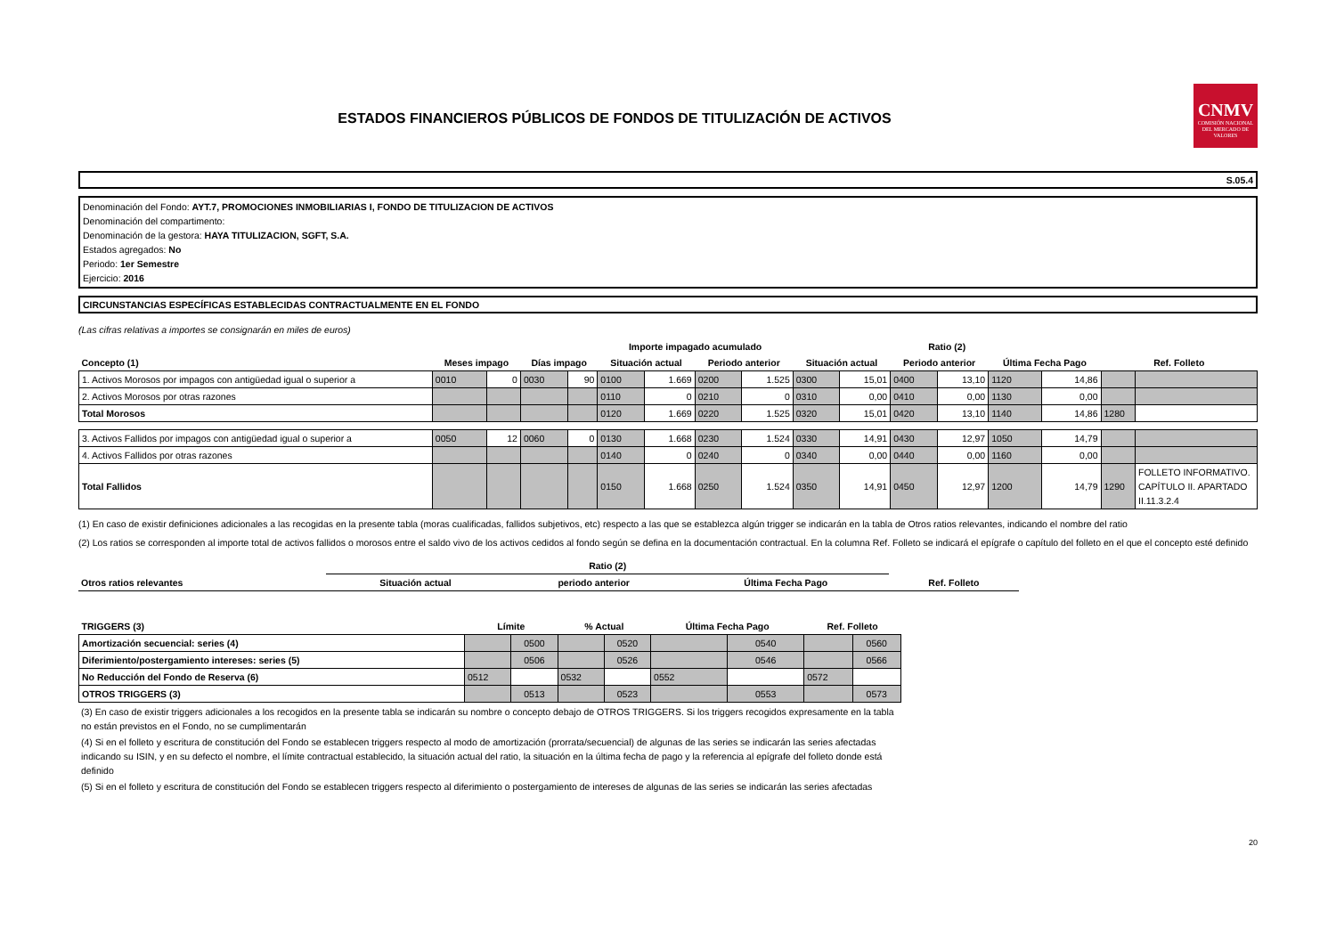ESTADOS FINANCIEROS PÚBLICOS DE FONDOS DE TITULIZACIÓN DE ACTIVOS
CNMV
COMISIÓN NACIONAL DEL MERCADO DE VALORES
S.05.4
Denominación del Fondo: AYT.7, PROMOCIONES INMOBILIARIAS I, FONDO DE TITULIZACION DE ACTIVOS
Denominación del compartimento:
Denominación de la gestora: HAYA TITULIZACION, SGFT, S.A.
Estados agregados: No
Periodo: 1er Semestre
Ejercicio: 2016
CIRCUNSTANCIAS ESPECÍFICAS ESTABLECIDAS CONTRACTUALMENTE EN EL FONDO
(Las cifras relativas a importes se consignarán en miles de euros)
| | | | | | Importe impagado acumulado | | | | Ratio (2) | | | | | | | |
| --- | --- | --- | --- | --- | --- | --- | --- | --- | --- | --- | --- | --- | --- | --- | --- | --- |
| Concepto (1) | Meses impago | | Días impago | | Situación actual | | Periodo anterior | | Situación actual | | Periodo anterior | | Última Fecha Pago | | Ref. Folleto | |
| 1. Activos Morosos por impagos con antigüedad igual o superior a | 0010 | 0 | 0030 | 90 | 0100 | 1.669 | 0200 | 1.525 | 0300 | 15,01 | 0400 | 13,10 | 1120 | 14,86 | | |
| 2. Activos Morosos por otras razones | | | | | 0110 | 0 | 0210 | 0 | 0310 | 0,00 | 0410 | 0,00 | 1130 | 0,00 | | |
| Total Morosos | | | | | 0120 | 1.669 | 0220 | 1.525 | 0320 | 15,01 | 0420 | 13,10 | 1140 | 14,86 | 1280 | |
| 3. Activos Fallidos por impagos con antigüedad igual o superior a | 0050 | 12 | 0060 | 0 | 0130 | 1.668 | 0230 | 1.524 | 0330 | 14,91 | 0430 | 12,97 | 1050 | 14,79 | | |
| 4. Activos Fallidos por otras razones | | | | | 0140 | 0 | 0240 | 0 | 0340 | 0,00 | 0440 | 0,00 | 1160 | 0,00 | | |
| Total Fallidos | | | | | 0150 | 1.668 | 0250 | 1.524 | 0350 | 14,91 | 0450 | 12,97 | 1200 | 14,79 | 1290 | FOLLETO INFORMATIVO. CAPÍTULO II. APARTADO II.11.3.2.4 |
(1) En caso de existir definiciones adicionales a las recogidas en la presente tabla (moras cualificadas, fallidos subjetivos, etc) respecto a las que se establezca algún trigger se indicarán en la tabla de Otros ratios relevantes, indicando el nombre del ratio
(2) Los ratios se corresponden al importe total de activos fallidos o morosos entre el saldo vivo de los activos cedidos al fondo según se defina en la documentación contractual. En la columna Ref. Folleto se indicará el epígrafe o capítulo del folleto en el que el concepto esté definido
| | Ratio (2) | | | |
| --- | --- | --- | --- | --- |
| Otros ratios relevantes | Situación actual | periodo anterior | Última Fecha Pago | Ref. Folleto |
| TRIGGERS (3) | Límite | | % Actual | | Última Fecha Pago | | Ref. Folleto | |
| --- | --- | --- | --- | --- | --- | --- | --- | --- |
| Amortización secuencial: series (4) | | 0500 | | 0520 | | 0540 | | 0560 |
| Diferimiento/postergamiento intereses: series (5) | | 0506 | | 0526 | | 0546 | | 0566 |
| No Reducción del Fondo de Reserva (6) | 0512 | | 0532 | | 0552 | | 0572 | |
| OTROS TRIGGERS (3) | | 0513 | | 0523 | | 0553 | | 0573 |
(3) En caso de existir triggers adicionales a los recogidos en la presente tabla se indicarán su nombre o concepto debajo de OTROS TRIGGERS. Si los triggers recogidos expresamente en la tabla no están previstos en el Fondo, no se cumplimentarán
(4) Si en el folleto y escritura de constitución del Fondo se establecen triggers respecto al modo de amortización (prorrata/secuencial) de algunas de las series se indicarán las series afectadas indicando su ISIN, y en su defecto el nombre, el límite contractual establecido, la situación actual del ratio, la situación en la última fecha de pago y la referencia al epígrafe del folleto donde está definido
(5) Si en el folleto y escritura de constitución del Fondo se establecen triggers respecto al diferimiento o postergamiento de intereses de algunas de las series se indicarán las series afectadas
20